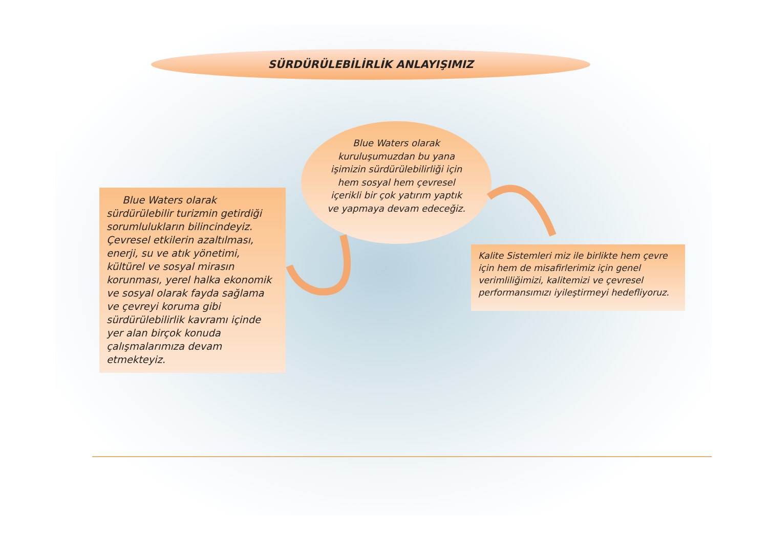SÜRDÜRÜLEBİLİRLİK ANLAYIŞIMIZ
Blue Waters olarak kuruluşumuzdan bu yana işimizin sürdürülebilirliği için hem sosyal hem çevresel içerikli bir çok yatırım yaptık ve yapmaya devam edeceğiz.
Blue Waters olarak sürdürülebilir turizmin getirdiği sorumlulukların bilincindeyiz. Çevresel etkilerin azaltılması, enerji, su ve atık yönetimi, kültürel ve sosyal mirasın korunması, yerel halka ekonomik ve sosyal olarak fayda sağlama ve çevreyi koruma gibi sürdürülebilirlik kavramı içinde yer alan birçok konuda çalışmalarımıza devam etmekteyiz.
Kalite Sistemleri miz ile birlikte hem çevre için hem de misafirlerimiz için genel verimliliğimizi, kalitemizi ve çevresel performansımızı iyileştirmeyi hedefliyoruz.